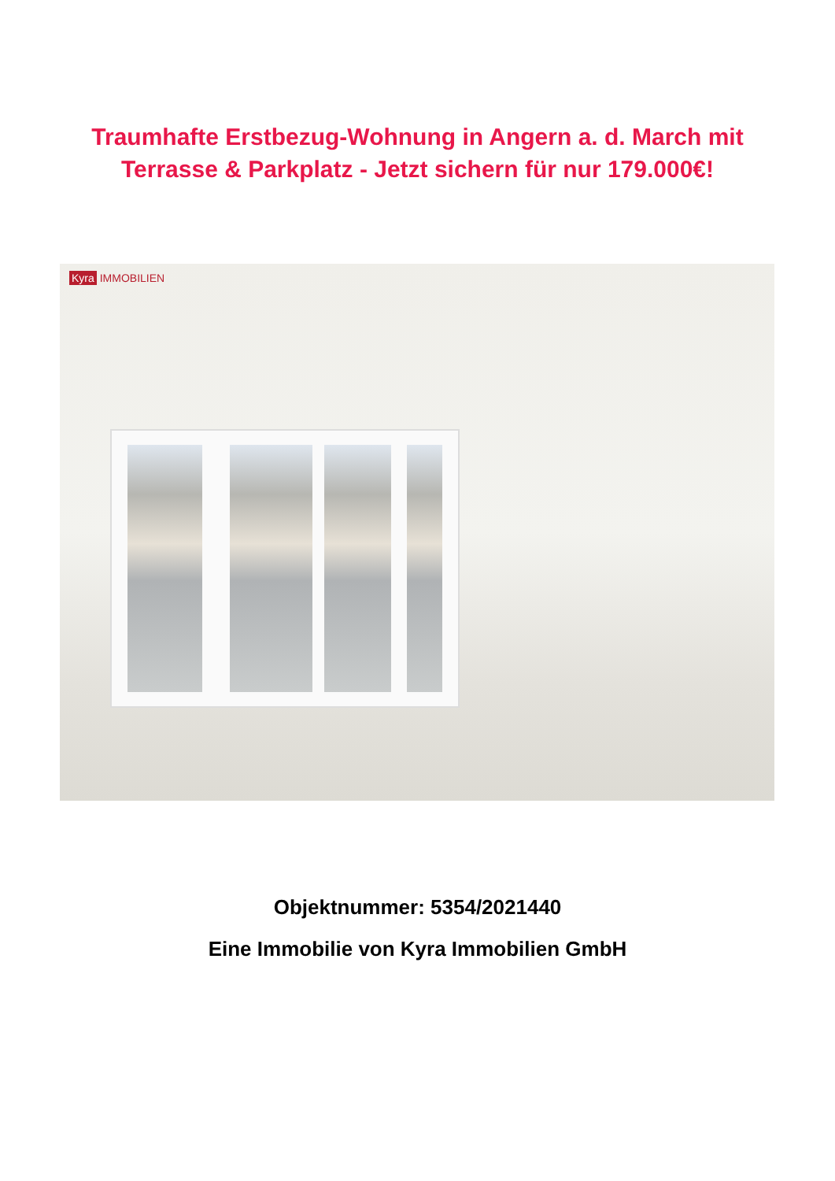Traumhafte Erstbezug-Wohnung in Angern a. d. March mit
Terrasse & Parkplatz - Jetzt sichern für nur 179.000€!
Kyra IMMOBILIEN
Objektnummer: 5354/2021440
Eine Immobilie von Kyra Immobilien GmbH